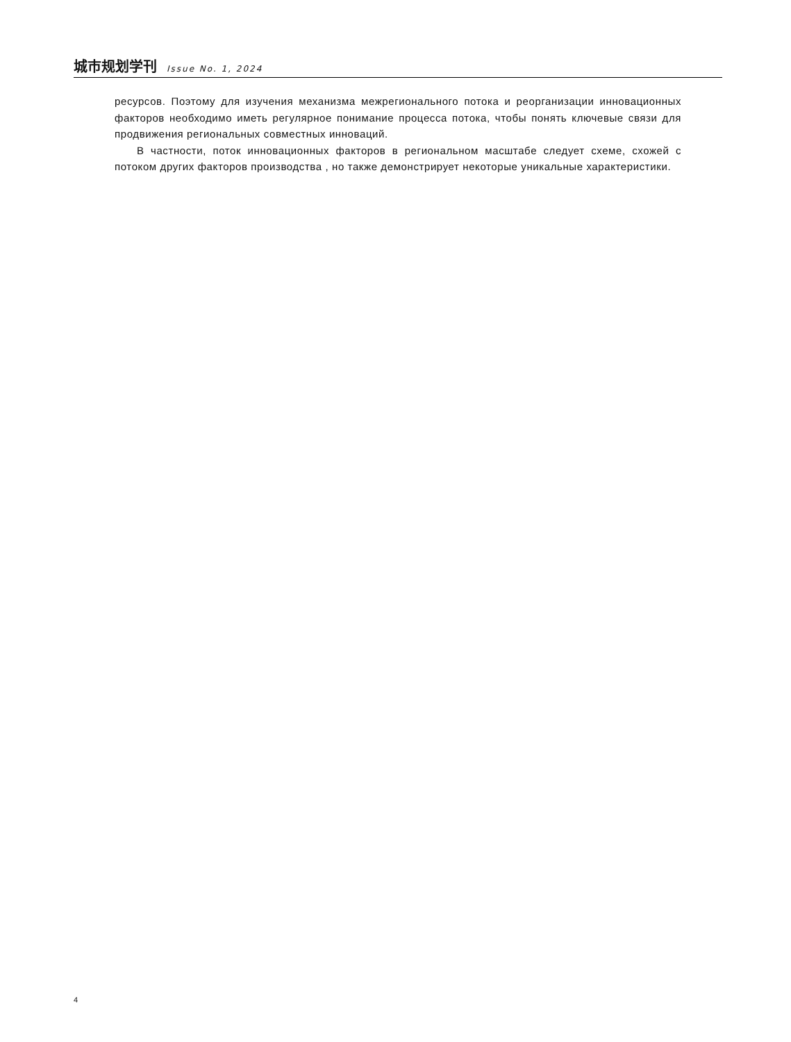城市规划学刊 Issue No. 1, 2024
ресурсов. Поэтому для изучения механизма межрегионального потока и реорганизации инновационных факторов необходимо иметь регулярное понимание процесса потока, чтобы понять ключевые связи для продвижения региональных совместных инноваций.
В частности, поток инновационных факторов в региональном масштабе следует схеме, схожей с потоком других факторов производства , но также демонстрирует некоторые уникальные характеристики.
4